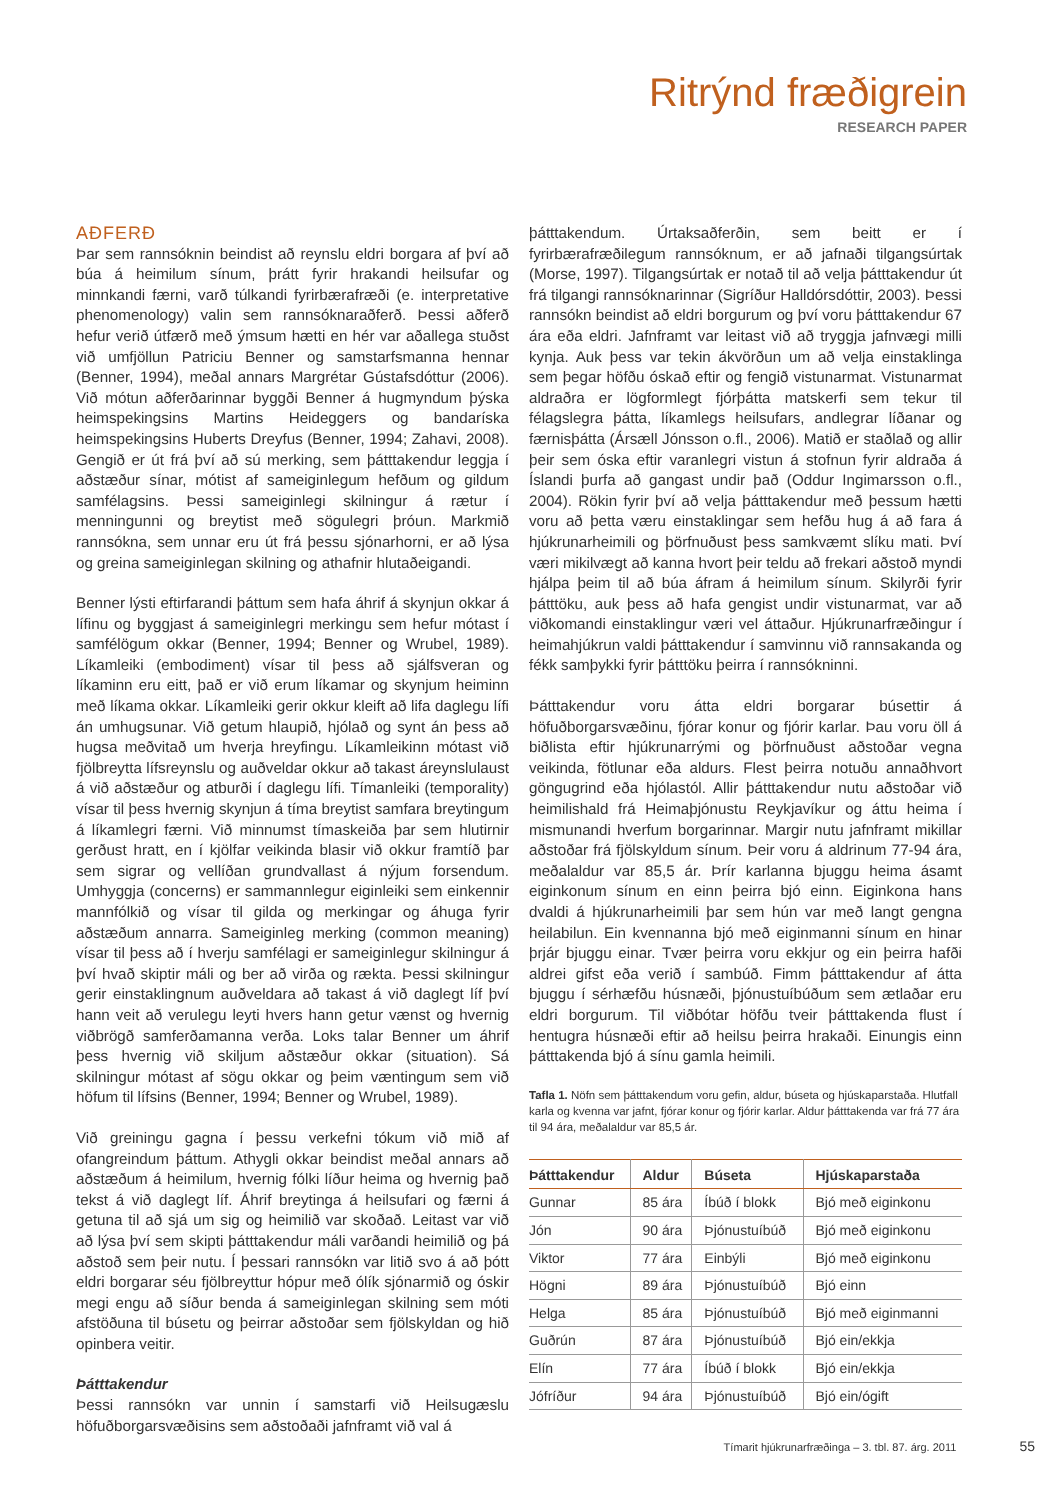Ritrýnd fræðigrein
RESEARCH PAPER
AÐFERÐ
Þar sem rannsóknin beindist að reynslu eldri borgara af því að búa á heimilum sínum, þrátt fyrir hrakandi heilsufar og minnkandi færni, varð túlkandi fyrirbærafræði (e. interpretative phenomenology) valin sem rannsóknaraðferð. Þessi aðferð hefur verið útfærð með ýmsum hætti en hér var aðallega stuðst við umfjöllun Patriciu Benner og samstarfsmanna hennar (Benner, 1994), meðal annars Margrétar Gústafsdóttur (2006). Við mótun aðferðarinnar byggði Benner á hugmyndum þýska heimspekingsins Martins Heideggers og bandaríska heimspekingsins Huberts Dreyfus (Benner, 1994; Zahavi, 2008). Gengið er út frá því að sú merking, sem þátttakendur leggja í aðstæður sínar, mótist af sameiginlegum hefðum og gildum samfélagsins. Þessi sameiginlegi skilningur á rætur í menningunni og breytist með sögulegri þróun. Markmið rannsókna, sem unnar eru út frá þessu sjónarhorni, er að lýsa og greina sameiginlegan skilning og athafnir hlutaðeigandi.
Benner lýsti eftirfarandi þáttum sem hafa áhrif á skynjun okkar á lífinu og byggjast á sameiginlegri merkingu sem hefur mótast í samfélögum okkar (Benner, 1994; Benner og Wrubel, 1989). Líkamleiki (embodiment) vísar til þess að sjálfsveran og líkaminn eru eitt, það er við erum líkamar og skynjum heiminn með líkama okkar. Líkamleiki gerir okkur kleift að lifa daglegu lífi án umhugsunar. Við getum hlaupið, hjólað og synt án þess að hugsa meðvitað um hverja hreyfingu. Líkamleikinn mótast við fjölbreytta lífsreynslu og auðveldar okkur að takast áreynslulaust á við aðstæður og atburði í daglegu lífi. Tímanleiki (temporality) vísar til þess hvernig skynjun á tíma breytist samfara breytingum á líkamlegri færni. Við minnumst tímaskeiða þar sem hlutirnir gerðust hratt, en í kjölfar veikinda blasir við okkur framtíð þar sem sigrar og vellíðan grundvallast á nýjum forsendum. Umhyggja (concerns) er sammannlegur eiginleiki sem einkennir mannfólkið og vísar til gilda og merkingar og áhuga fyrir aðstæðum annarra. Sameiginleg merking (common meaning) vísar til þess að í hverju samfélagi er sameiginlegur skilningur á því hvað skiptir máli og ber að virða og rækta. Þessi skilningur gerir einstaklingnum auðveldara að takast á við daglegt líf því hann veit að verulegu leyti hvers hann getur vænst og hvernig viðbrögð samferðamanna verða. Loks talar Benner um áhrif þess hvernig við skiljum aðstæður okkar (situation). Sá skilningur mótast af sögu okkar og þeim væntingum sem við höfum til lífsins (Benner, 1994; Benner og Wrubel, 1989).
Við greiningu gagna í þessu verkefni tókum við mið af ofangreindum þáttum. Athygli okkar beindist meðal annars að aðstæðum á heimilum, hvernig fólki líður heima og hvernig það tekst á við daglegt líf. Áhrif breytinga á heilsufari og færni á getuna til að sjá um sig og heimilið var skoðað. Leitast var við að lýsa því sem skipti þátttakendur máli varðandi heimilið og þá aðstoð sem þeir nutu. Í þessari rannsókn var litið svo á að þótt eldri borgarar séu fjölbreyttur hópur með ólík sjónarmið og óskir megi engu að síður benda á sameiginlegan skilning sem móti afstöðuna til búsetu og þeirrar aðstoðar sem fjölskyldan og hið opinbera veitir.
Þátttakendur
Þessi rannsókn var unnin í samstarfi við Heilsugæslu höfuðborgarsvæðisins sem aðstoðaði jafnframt við val á
þátttakendum. Úrtaksaðferðin, sem beitt er í fyrirbærafræðilegum rannsóknum, er að jafnaði tilgangsúrtak (Morse, 1997). Tilgangsúrtak er notað til að velja þátttakendur út frá tilgangi rannsóknarinnar (Sigríður Halldórsdóttir, 2003). Þessi rannsókn beindist að eldri borgurum og því voru þátttakendur 67 ára eða eldri. Jafnframt var leitast við að tryggja jafnvægi milli kynja. Auk þess var tekin ákvörðun um að velja einstaklinga sem þegar höfðu óskað eftir og fengið vistunarmat. Vistunarmat aldraðra er lögformlegt fjórþátta matskerfi sem tekur til félagslegra þátta, líkamlegs heilsufars, andlegrar líðanar og færnisþátta (Ársæll Jónsson o.fl., 2006). Matið er staðlað og allir þeir sem óska eftir varanlegri vistun á stofnun fyrir aldraða á Íslandi þurfa að gangast undir það (Oddur Ingimarsson o.fl., 2004). Rökin fyrir því að velja þátttakendur með þessum hætti voru að þetta væru einstaklingar sem hefðu hug á að fara á hjúkrunarheimili og þörfnuðust þess samkvæmt slíku mati. Því væri mikilvægt að kanna hvort þeir teldu að frekari aðstoð myndi hjálpa þeim til að búa áfram á heimilum sínum. Skilyrði fyrir þátttöku, auk þess að hafa gengist undir vistunarmat, var að viðkomandi einstaklingur væri vel áttaður. Hjúkrunarfræðingur í heimahjúkrun valdi þátttakendur í samvinnu við rannsakanda og fékk samþykki fyrir þátttöku þeirra í rannsókninni.
Þátttakendur voru átta eldri borgarar búsettir á höfuðborgarsvæðinu, fjórar konur og fjórir karlar. Þau voru öll á biðlista eftir hjúkrunarrými og þörfnuðust aðstoðar vegna veikinda, fötlunar eða aldurs. Flest þeirra notuðu annaðhvort göngugrind eða hjólastól. Allir þátttakendur nutu aðstoðar við heimilishald frá Heimaþjónustu Reykjavíkur og áttu heima í mismunandi hverfum borgarinnar. Margir nutu jafnframt mikillar aðstoðar frá fjölskyldum sínum. Þeir voru á aldrinum 77-94 ára, meðalaldur var 85,5 ár. Þrír karlanna bjuggu heima ásamt eiginkonum sínum en einn þeirra bjó einn. Eiginkona hans dvaldi á hjúkrunarheimili þar sem hún var með langt gengna heilabilun. Ein kvennanna bjó með eiginmanni sínum en hinar þrjár bjuggu einar. Tvær þeirra voru ekkjur og ein þeirra hafði aldrei gifst eða verið í sambúð. Fimm þátttakendur af átta bjuggu í sérhæfðu húsnæði, þjónustuíbúðum sem ætlaðar eru eldri borgurum. Til viðbótar höfðu tveir þátttakenda flust í hentugra húsnæði eftir að heilsu þeirra hrakaði. Einungis einn þátttakenda bjó á sínu gamla heimili.
Tafla 1. Nöfn sem þátttakendum voru gefin, aldur, búseta og hjúskaparstaða. Hlutfall karla og kvenna var jafnt, fjórar konur og fjórir karlar. Aldur þátttakenda var frá 77 ára til 94 ára, meðalaldur var 85,5 ár.
| Þátttakendur | Aldur | Búseta | Hjúskaparstaða |
| --- | --- | --- | --- |
| Gunnar | 85 ára | Íbúð í blokk | Bjó með eiginkonu |
| Jón | 90 ára | Þjónustuíbúð | Bjó með eiginkonu |
| Viktor | 77 ára | Einbýli | Bjó með eiginkonu |
| Högni | 89 ára | Þjónustuíbúð | Bjó einn |
| Helga | 85 ára | Þjónustuíbúð | Bjó með eiginmanni |
| Guðrún | 87 ára | Þjónustuíbúð | Bjó ein/ekkja |
| Elín | 77 ára | Íbúð í blokk | Bjó ein/ekkja |
| Jófríður | 94 ára | Þjónustuíbúð | Bjó ein/ógift |
Tímarit hjúkrunarfræðinga – 3. tbl. 87. árg. 2011 55